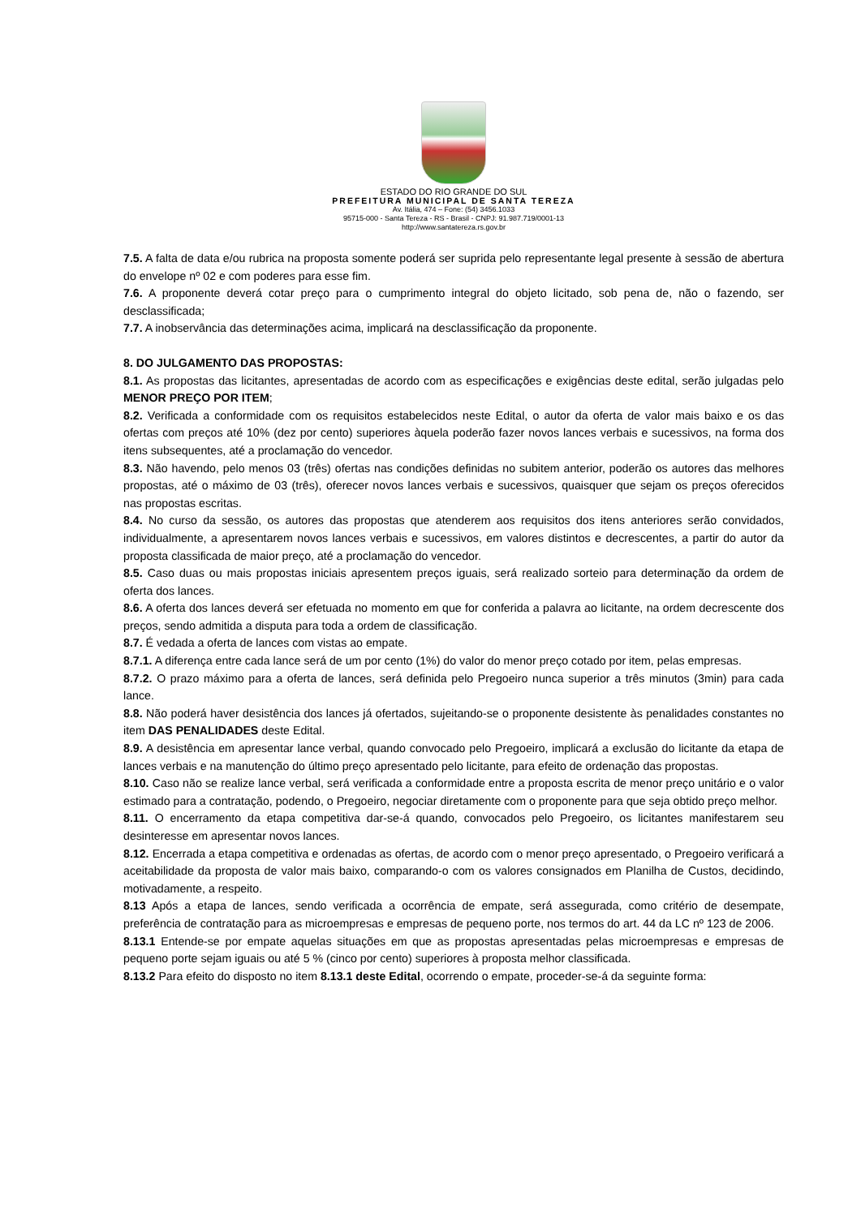ESTADO DO RIO GRANDE DO SUL
PREFEITURA MUNICIPAL DE SANTA TEREZA
Av. Itália, 474 – Fone: (54) 3456.1033
95715-000 - Santa Tereza - RS - Brasil - CNPJ: 91.987.719/0001-13
http://www.santatereza.rs.gov.br
7.5. A falta de data e/ou rubrica na proposta somente poderá ser suprida pelo representante legal presente à sessão de abertura do envelope nº 02 e com poderes para esse fim.
7.6. A proponente deverá cotar preço para o cumprimento integral do objeto licitado, sob pena de, não o fazendo, ser desclassificada;
7.7. A inobservância das determinações acima, implicará na desclassificação da proponente.
8. DO JULGAMENTO DAS PROPOSTAS:
8.1. As propostas das licitantes, apresentadas de acordo com as especificações e exigências deste edital, serão julgadas pelo MENOR PREÇO POR ITEM;
8.2. Verificada a conformidade com os requisitos estabelecidos neste Edital, o autor da oferta de valor mais baixo e os das ofertas com preços até 10% (dez por cento) superiores àquela poderão fazer novos lances verbais e sucessivos, na forma dos itens subsequentes, até a proclamação do vencedor.
8.3. Não havendo, pelo menos 03 (três) ofertas nas condições definidas no subitem anterior, poderão os autores das melhores propostas, até o máximo de 03 (três), oferecer novos lances verbais e sucessivos, quaisquer que sejam os preços oferecidos nas propostas escritas.
8.4. No curso da sessão, os autores das propostas que atenderem aos requisitos dos itens anteriores serão convidados, individualmente, a apresentarem novos lances verbais e sucessivos, em valores distintos e decrescentes, a partir do autor da proposta classificada de maior preço, até a proclamação do vencedor.
8.5. Caso duas ou mais propostas iniciais apresentem preços iguais, será realizado sorteio para determinação da ordem de oferta dos lances.
8.6. A oferta dos lances deverá ser efetuada no momento em que for conferida a palavra ao licitante, na ordem decrescente dos preços, sendo admitida a disputa para toda a ordem de classificação.
8.7. É vedada a oferta de lances com vistas ao empate.
8.7.1. A diferença entre cada lance será de um por cento (1%) do valor do menor preço cotado por item, pelas empresas.
8.7.2. O prazo máximo para a oferta de lances, será definida pelo Pregoeiro nunca superior a três minutos (3min) para cada lance.
8.8. Não poderá haver desistência dos lances já ofertados, sujeitando-se o proponente desistente às penalidades constantes no item DAS PENALIDADES deste Edital.
8.9. A desistência em apresentar lance verbal, quando convocado pelo Pregoeiro, implicará a exclusão do licitante da etapa de lances verbais e na manutenção do último preço apresentado pelo licitante, para efeito de ordenação das propostas.
8.10. Caso não se realize lance verbal, será verificada a conformidade entre a proposta escrita de menor preço unitário e o valor estimado para a contratação, podendo, o Pregoeiro, negociar diretamente com o proponente para que seja obtido preço melhor.
8.11. O encerramento da etapa competitiva dar-se-á quando, convocados pelo Pregoeiro, os licitantes manifestarem seu desinteresse em apresentar novos lances.
8.12. Encerrada a etapa competitiva e ordenadas as ofertas, de acordo com o menor preço apresentado, o Pregoeiro verificará a aceitabilidade da proposta de valor mais baixo, comparando-o com os valores consignados em Planilha de Custos, decidindo, motivadamente, a respeito.
8.13 Após a etapa de lances, sendo verificada a ocorrência de empate, será assegurada, como critério de desempate, preferência de contratação para as microempresas e empresas de pequeno porte, nos termos do art. 44 da LC nº 123 de 2006.
8.13.1 Entende-se por empate aquelas situações em que as propostas apresentadas pelas microempresas e empresas de pequeno porte sejam iguais ou até 5 % (cinco por cento) superiores à proposta melhor classificada.
8.13.2 Para efeito do disposto no item 8.13.1 deste Edital, ocorrendo o empate, proceder-se-á da seguinte forma: